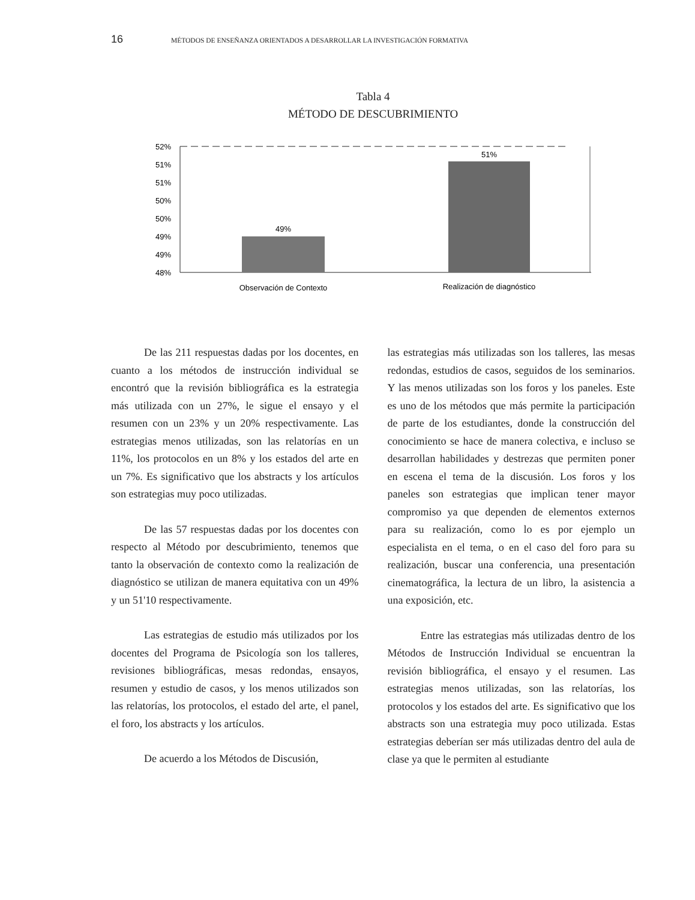16 MÉTODOS DE ENSEÑANZA ORIENTADOS A DESARROLLAR LA INVESTIGACIÓN FORMATIVA
Tabla 4
MÉTODO DE DESCUBRIMIENTO
52%
51%
51%
50%
50%
49%
49%
48%
49%
51%
Observación de Contexto
Realización de diagnóstico
De las 211 respuestas dadas por los docentes, en cuanto a los métodos de instrucción individual se encontró que la revisión bibliográfica es la estrategia más utilizada con un 27%, le sigue el ensayo y el resumen con un 23% y un 20% respectivamente. Las estrategias menos utilizadas, son las relatorías en un 11%, los protocolos en un 8% y los estados del arte en un 7%. Es significativo que los abstracts y los artículos son estrategias muy poco utilizadas.
De las 57 respuestas dadas por los docentes con respecto al Método por descubrimiento, tenemos que tanto la observación de contexto como la realización de diagnóstico se utilizan de manera equitativa con un 49% y un 51'10 respectivamente.
Las estrategias de estudio más utilizados por los docentes del Programa de Psicología son los talleres, revisiones bibliográficas, mesas redondas, ensayos, resumen y estudio de casos, y los menos utilizados son las relatorías, los protocolos, el estado del arte, el panel, el foro, los abstracts y los artículos.
De acuerdo a los Métodos de Discusión,
las estrategias más utilizadas son los talleres, las mesas redondas, estudios de casos, seguidos de los seminarios. Y las menos utilizadas son los foros y los paneles. Este es uno de los métodos que más permite la participación de parte de los estudiantes, donde la construcción del conocimiento se hace de manera colectiva, e incluso se desarrollan habilidades y destrezas que permiten poner en escena el tema de la discusión. Los foros y los paneles son estrategias que implican tener mayor compromiso ya que dependen de elementos externos para su realización, como lo es por ejemplo un especialista en el tema, o en el caso del foro para su realización, buscar una conferencia, una presentación cinematográfica, la lectura de un libro, la asistencia a una exposición, etc.
Entre las estrategias más utilizadas dentro de los Métodos de Instrucción Individual se encuentran la revisión bibliográfica, el ensayo y el resumen. Las estrategias menos utilizadas, son las relatorías, los protocolos y los estados del arte. Es significativo que los abstracts son una estrategia muy poco utilizada. Estas estrategias deberían ser más utilizadas dentro del aula de clase ya que le permiten al estudiante